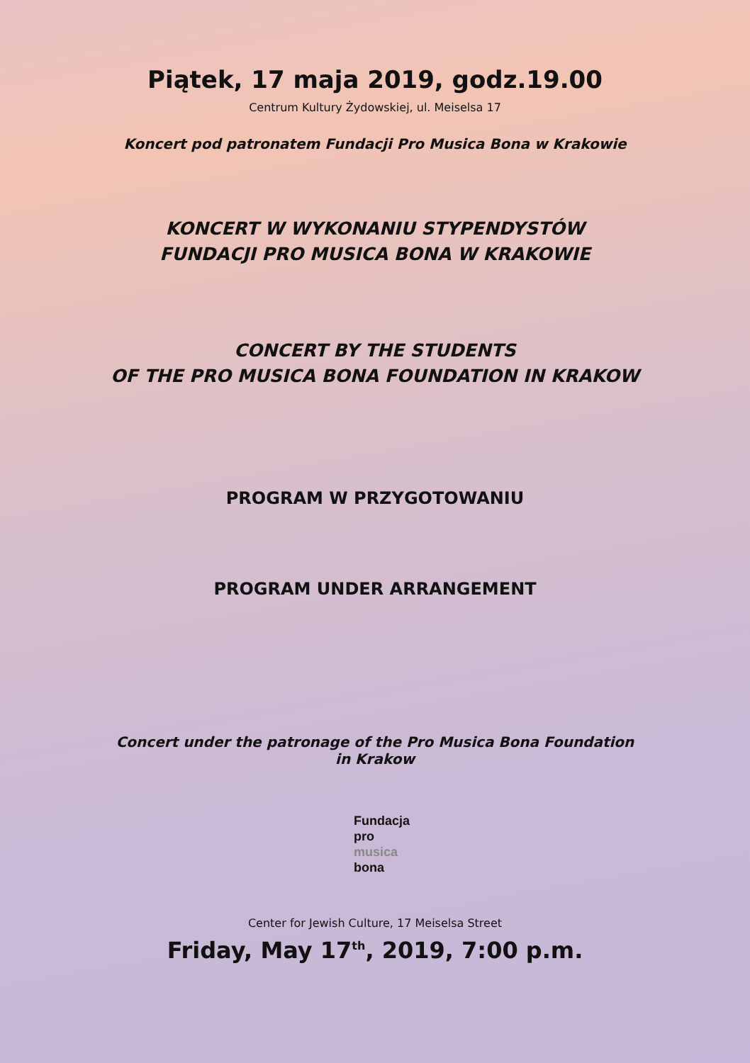Piątek, 17 maja 2019, godz.19.00
Centrum Kultury Żydowskiej, ul. Meiselsa 17
Koncert pod patronatem Fundacji Pro Musica Bona w Krakowie
KONCERT W WYKONANIU STYPENDYSTÓW
FUNDACJI PRO MUSICA BONA W KRAKOWIE
CONCERT BY THE STUDENTS
OF THE PRO MUSICA BONA FOUNDATION IN KRAKOW
PROGRAM W PRZYGOTOWANIU
PROGRAM UNDER ARRANGEMENT
Concert under the patronage of the Pro Musica Bona Foundation
in Krakow
Fundacja
pro
musica
bona
Center for Jewish Culture, 17 Meiselsa Street
Friday, May 17<sup>th</sup>, 2019, 7:00 p.m.